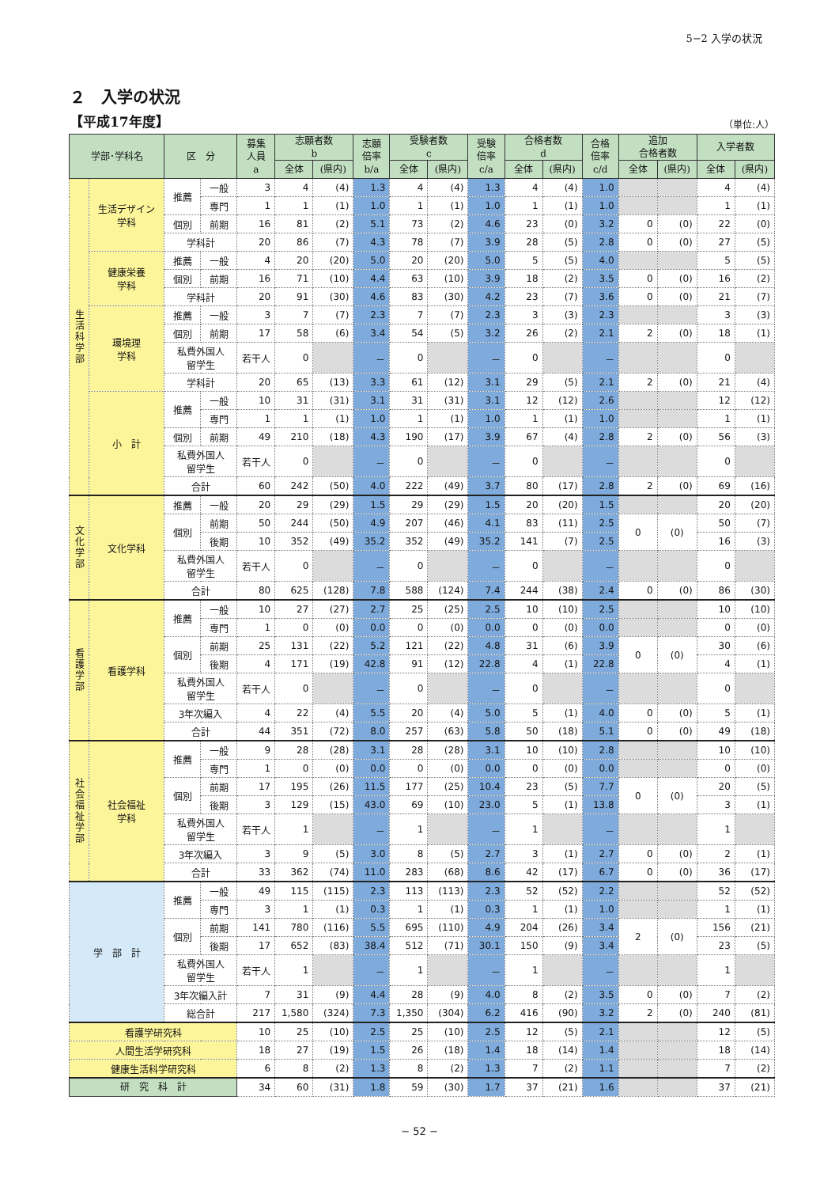5−2 入学の状況
２　入学の状況
【平成17年度】 （単位:人）
| 学部･学科名 | | 区 分 | | 募集 人員 a | 志願者数 b | | 志願 倍率 b/a | 受験者数 c | | 受験 倍率 c/a | 合格者数 d | | 合格 倍率 c/d | 追加 合格者数 | | 入学者数 | |
| --- | --- | --- | --- | --- | --- | --- | --- | --- | --- | --- | --- | --- | --- | --- | --- | --- | --- |
| | | | | | 全体 | (県内) | | 全体 | (県内) | | 全体 | (県内) | | 全体 | (県内) | 全体 | (県内) |
| 生活科学部 | 生活デザイン 学科 | 推薦 | 一般 | 3 | 4 | (4) | 1.3 | 4 | (4) | 1.3 | 4 | (4) | 1.0 | | | 4 | (4) |
| | | | 専門 | 1 | 1 | (1) | 1.0 | 1 | (1) | 1.0 | 1 | (1) | 1.0 | | | 1 | (1) |
| | | 個別 | 前期 | 16 | 81 | (2) | 5.1 | 73 | (2) | 4.6 | 23 | (0) | 3.2 | 0 | (0) | 22 | (0) |
| | | 学科計 | | 20 | 86 | (7) | 4.3 | 78 | (7) | 3.9 | 28 | (5) | 2.8 | 0 | (0) | 27 | (5) |
| | 健康栄養 学科 | 推薦 | 一般 | 4 | 20 | (20) | 5.0 | 20 | (20) | 5.0 | 5 | (5) | 4.0 | | | 5 | (5) |
| | | 個別 | 前期 | 16 | 71 | (10) | 4.4 | 63 | (10) | 3.9 | 18 | (2) | 3.5 | 0 | (0) | 16 | (2) |
| | | 学科計 | | 20 | 91 | (30) | 4.6 | 83 | (30) | 4.2 | 23 | (7) | 3.6 | 0 | (0) | 21 | (7) |
| | 環境理 学科 | 推薦 | 一般 | 3 | 7 | (7) | 2.3 | 7 | (7) | 2.3 | 3 | (3) | 2.3 | | | 3 | (3) |
| | | 個別 | 前期 | 17 | 58 | (6) | 3.4 | 54 | (5) | 3.2 | 26 | (2) | 2.1 | 2 | (0) | 18 | (1) |
| | | 私費外国人 留学生 | | 若干人 | 0 | | － | 0 | | － | 0 | | － | | | 0 | |
| | | 学科計 | | 20 | 65 | (13) | 3.3 | 61 | (12) | 3.1 | 29 | (5) | 2.1 | 2 | (0) | 21 | (4) |
| | 小 計 | 推薦 | 一般 | 10 | 31 | (31) | 3.1 | 31 | (31) | 3.1 | 12 | (12) | 2.6 | | | 12 | (12) |
| | | | 専門 | 1 | 1 | (1) | 1.0 | 1 | (1) | 1.0 | 1 | (1) | 1.0 | | | 1 | (1) |
| | | 個別 | 前期 | 49 | 210 | (18) | 4.3 | 190 | (17) | 3.9 | 67 | (4) | 2.8 | 2 | (0) | 56 | (3) |
| | | 私費外国人 留学生 | | 若干人 | 0 | | － | 0 | | － | 0 | | － | | | 0 | |
| | | 合計 | | 60 | 242 | (50) | 4.0 | 222 | (49) | 3.7 | 80 | (17) | 2.8 | 2 | (0) | 69 | (16) |
| 文化学部 | 文化学科 | 推薦 | 一般 | 20 | 29 | (29) | 1.5 | 29 | (29) | 1.5 | 20 | (20) | 1.5 | | | 20 | (20) |
| | | 個別 | 前期 | 50 | 244 | (50) | 4.9 | 207 | (46) | 4.1 | 83 | (11) | 2.5 | 0 | (0) | 50 | (7) |
| | | | 後期 | 10 | 352 | (49) | 35.2 | 352 | (49) | 35.2 | 141 | (7) | 2.5 | | | 16 | (3) |
| | | 私費外国人 留学生 | | 若干人 | 0 | | － | 0 | | － | 0 | | － | | | 0 | |
| | | 合計 | | 80 | 625 | (128) | 7.8 | 588 | (124) | 7.4 | 244 | (38) | 2.4 | 0 | (0) | 86 | (30) |
| 看護学部 | 看護学科 | 推薦 | 一般 | 10 | 27 | (27) | 2.7 | 25 | (25) | 2.5 | 10 | (10) | 2.5 | | | 10 | (10) |
| | | | 専門 | 1 | 0 | (0) | 0.0 | 0 | (0) | 0.0 | 0 | (0) | 0.0 | | | 0 | (0) |
| | | 個別 | 前期 | 25 | 131 | (22) | 5.2 | 121 | (22) | 4.8 | 31 | (6) | 3.9 | 0 | (0) | 30 | (6) |
| | | | 後期 | 4 | 171 | (19) | 42.8 | 91 | (12) | 22.8 | 4 | (1) | 22.8 | | | 4 | (1) |
| | | 私費外国人 留学生 | | 若干人 | 0 | | － | 0 | | － | 0 | | － | | | 0 | |
| | | 3年次編入 | | 4 | 22 | (4) | 5.5 | 20 | (4) | 5.0 | 5 | (1) | 4.0 | 0 | (0) | 5 | (1) |
| | | 合計 | | 44 | 351 | (72) | 8.0 | 257 | (63) | 5.8 | 50 | (18) | 5.1 | 0 | (0) | 49 | (18) |
| 社会福祉学部 | 社会福祉 学科 | 推薦 | 一般 | 9 | 28 | (28) | 3.1 | 28 | (28) | 3.1 | 10 | (10) | 2.8 | | | 10 | (10) |
| | | | 専門 | 1 | 0 | (0) | 0.0 | 0 | (0) | 0.0 | 0 | (0) | 0.0 | | | 0 | (0) |
| | | 個別 | 前期 | 17 | 195 | (26) | 11.5 | 177 | (25) | 10.4 | 23 | (5) | 7.7 | 0 | (0) | 20 | (5) |
| | | | 後期 | 3 | 129 | (15) | 43.0 | 69 | (10) | 23.0 | 5 | (1) | 13.8 | | | 3 | (1) |
| | | 私費外国人 留学生 | | 若干人 | 1 | | － | 1 | | － | 1 | | － | | | 1 | |
| | | 3年次編入 | | 3 | 9 | (5) | 3.0 | 8 | (5) | 2.7 | 3 | (1) | 2.7 | 0 | (0) | 2 | (1) |
| | | 合計 | | 33 | 362 | (74) | 11.0 | 283 | (68) | 8.6 | 42 | (17) | 6.7 | 0 | (0) | 36 | (17) |
| 学 部 計 | | 推薦 | 一般 | 49 | 115 | (115) | 2.3 | 113 | (113) | 2.3 | 52 | (52) | 2.2 | | | 52 | (52) |
| | | | 専門 | 3 | 1 | (1) | 0.3 | 1 | (1) | 0.3 | 1 | (1) | 1.0 | | | 1 | (1) |
| | | 個別 | 前期 | 141 | 780 | (116) | 5.5 | 695 | (110) | 4.9 | 204 | (26) | 3.4 | 2 | (0) | 156 | (21) |
| | | | 後期 | 17 | 652 | (83) | 38.4 | 512 | (71) | 30.1 | 150 | (9) | 3.4 | | | 23 | (5) |
| | | 私費外国人 留学生 | | 若干人 | 1 | | － | 1 | | － | 1 | | － | | | 1 | |
| | | 3年次編入計 | | 7 | 31 | (9) | 4.4 | 28 | (9) | 4.0 | 8 | (2) | 3.5 | 0 | (0) | 7 | (2) |
| | | 総合計 | | 217 | 1,580 | (324) | 7.3 | 1,350 | (304) | 6.2 | 416 | (90) | 3.2 | 2 | (0) | 240 | (81) |
| 看護学研究科 | | | | 10 | 25 | (10) | 2.5 | 25 | (10) | 2.5 | 12 | (5) | 2.1 | | | 12 | (5) |
| 人間生活学研究科 | | | | 18 | 27 | (19) | 1.5 | 26 | (18) | 1.4 | 18 | (14) | 1.4 | | | 18 | (14) |
| 健康生活科学研究科 | | | | 6 | 8 | (2) | 1.3 | 8 | (2) | 1.3 | 7 | (2) | 1.1 | | | 7 | (2) |
| 研 究 科 計 | | | | 34 | 60 | (31) | 1.8 | 59 | (30) | 1.7 | 37 | (21) | 1.6 | | | 37 | (21) |
− 52 −